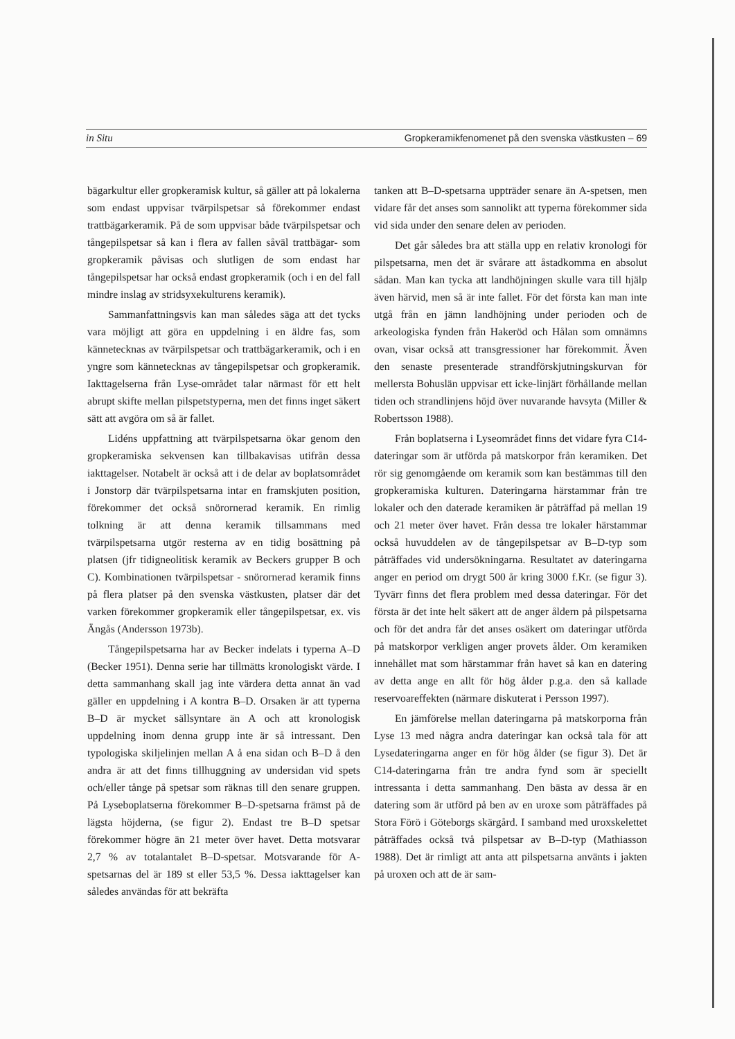in Situ Gropkeramikfenomenet på den svenska västkusten – 69
bägarkultur eller gropkeramisk kultur, så gäller att på lokalerna som endast uppvisar tvärpilspetsar så förekommer endast trattbägarkeramik. På de som uppvisar både tvärpilspetsar och tångepilspetsar så kan i flera av fallen såväl trattbägar- som gropkeramik påvisas och slutligen de som endast har tångepilspetsar har också endast gropkeramik (och i en del fall mindre inslag av stridsyxekulturens keramik).
Sammanfattningsvis kan man således säga att det tycks vara möjligt att göra en uppdelning i en äldre fas, som kännetecknas av tvärpilspetsar och trattbägarkeramik, och i en yngre som kännetecknas av tångepilspetsar och gropkeramik. Iakttagelserna från Lyse-området talar närmast för ett helt abrupt skifte mellan pilspetstyperna, men det finns inget säkert sätt att avgöra om så är fallet.
Lidéns uppfattning att tvärpilspetsarna ökar genom den gropkeramiska sekvensen kan tillbakavisas utifrån dessa iakttagelser. Notabelt är också att i de delar av boplatsområdet i Jonstorp där tvärpilspetsarna intar en framskjuten position, förekommer det också snörornerad keramik. En rimlig tolkning är att denna keramik tillsammans med tvärpilspetsarna utgör resterna av en tidig bosättning på platsen (jfr tidigneolitisk keramik av Beckers grupper B och C). Kombinationen tvärpilspetsar - snörornerad keramik finns på flera platser på den svenska västkusten, platser där det varken förekommer gropkeramik eller tångepilspetsar, ex. vis Ängås (Andersson 1973b).
Tångepilspetsarna har av Becker indelats i typerna A–D (Becker 1951). Denna serie har tillmätts kronologiskt värde. I detta sammanhang skall jag inte värdera detta annat än vad gäller en uppdelning i A kontra B–D. Orsaken är att typerna B–D är mycket sällsyntare än A och att kronologisk uppdelning inom denna grupp inte är så intressant. Den typologiska skiljelinjen mellan A å ena sidan och B–D å den andra är att det finns tillhuggning av undersidan vid spets och/eller tånge på spetsar som räknas till den senare gruppen. På Lyseboplatserna förekommer B–D-spetsarna främst på de lägsta höjderna, (se figur 2). Endast tre B–D spetsar förekommer högre än 21 meter över havet. Detta motsvarar 2,7 % av totalantalet B–D-spetsar. Motsvarande för A-spetsarnas del är 189 st eller 53,5 %. Dessa iakttagelser kan således användas för att bekräfta
tanken att B–D-spetsarna uppträder senare än A-spetsen, men vidare får det anses som sannolikt att typerna förekommer sida vid sida under den senare delen av perioden.
Det går således bra att ställa upp en relativ kronologi för pilspetsarna, men det är svårare att åstadkomma en absolut sådan. Man kan tycka att landhöjningen skulle vara till hjälp även härvid, men så är inte fallet. För det första kan man inte utgå från en jämn landhöjning under perioden och de arkeologiska fynden från Hakeröd och Hålan som omnämns ovan, visar också att transgressioner har förekommit. Även den senaste presenterade strandförskjutningskurvan för mellersta Bohuslän uppvisar ett icke-linjärt förhållande mellan tiden och strandlinjens höjd över nuvarande havsyta (Miller & Robertsson 1988).
Från boplatserna i Lyseområdet finns det vidare fyra C14-dateringar som är utförda på matskorpor från keramiken. Det rör sig genomgående om keramik som kan bestämmas till den gropkeramiska kulturen. Dateringarna härstammar från tre lokaler och den daterade keramiken är påträffad på mellan 19 och 21 meter över havet. Från dessa tre lokaler härstammar också huvuddelen av de tångepilspetsar av B–D-typ som påträffades vid undersökningarna. Resultatet av dateringarna anger en period om drygt 500 år kring 3000 f.Kr. (se figur 3). Tyvärr finns det flera problem med dessa dateringar. För det första är det inte helt säkert att de anger åldern på pilspetsarna och för det andra får det anses osäkert om dateringar utförda på matskorpor verkligen anger provets ålder. Om keramiken innehållet mat som härstammar från havet så kan en datering av detta ange en allt för hög ålder p.g.a. den så kallade reservoareffekten (närmare diskuterat i Persson 1997).
En jämförelse mellan dateringarna på matskorporna från Lyse 13 med några andra dateringar kan också tala för att Lysedateringarna anger en för hög ålder (se figur 3). Det är C14-dateringarna från tre andra fynd som är speciellt intressanta i detta sammanhang. Den bästa av dessa är en datering som är utförd på ben av en uroxe som påträffades på Stora Förö i Göteborgs skärgård. I samband med uroxskelettet påträffades också två pilspetsar av B–D-typ (Mathiasson 1988). Det är rimligt att anta att pilspetsarna använts i jakten på uroxen och att de är sam-